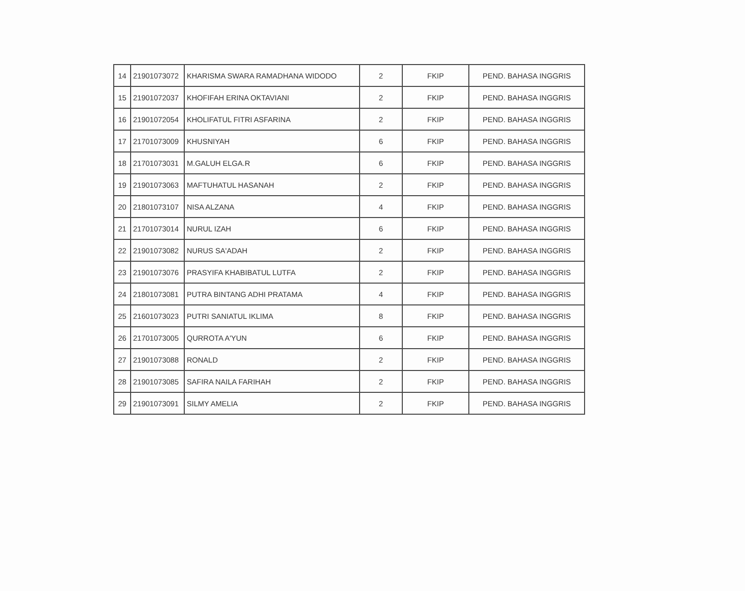| 14 | 21901073072 | KHARISMA SWARA RAMADHANA WIDODO | 2 | FKIP | PEND. BAHASA INGGRIS |
| 15 | 21901072037 | KHOFIFAH ERINA OKTAVIANI | 2 | FKIP | PEND. BAHASA INGGRIS |
| 16 | 21901072054 | KHOLIFATUL FITRI ASFARINA | 2 | FKIP | PEND. BAHASA INGGRIS |
| 17 | 21701073009 | KHUSNIYAH | 6 | FKIP | PEND. BAHASA INGGRIS |
| 18 | 21701073031 | M.GALUH ELGA.R | 6 | FKIP | PEND. BAHASA INGGRIS |
| 19 | 21901073063 | MAFTUHATUL HASANAH | 2 | FKIP | PEND. BAHASA INGGRIS |
| 20 | 21801073107 | NISA ALZANA | 4 | FKIP | PEND. BAHASA INGGRIS |
| 21 | 21701073014 | NURUL IZAH | 6 | FKIP | PEND. BAHASA INGGRIS |
| 22 | 21901073082 | NURUS SA'ADAH | 2 | FKIP | PEND. BAHASA INGGRIS |
| 23 | 21901073076 | PRASYIFA KHABIBATUL LUTFA | 2 | FKIP | PEND. BAHASA INGGRIS |
| 24 | 21801073081 | PUTRA BINTANG ADHI PRATAMA | 4 | FKIP | PEND. BAHASA INGGRIS |
| 25 | 21601073023 | PUTRI SANIATUL IKLIMA | 8 | FKIP | PEND. BAHASA INGGRIS |
| 26 | 21701073005 | QURROTA A'YUN | 6 | FKIP | PEND. BAHASA INGGRIS |
| 27 | 21901073088 | RONALD | 2 | FKIP | PEND. BAHASA INGGRIS |
| 28 | 21901073085 | SAFIRA NAILA FARIHAH | 2 | FKIP | PEND. BAHASA INGGRIS |
| 29 | 21901073091 | SILMY AMELIA | 2 | FKIP | PEND. BAHASA INGGRIS |